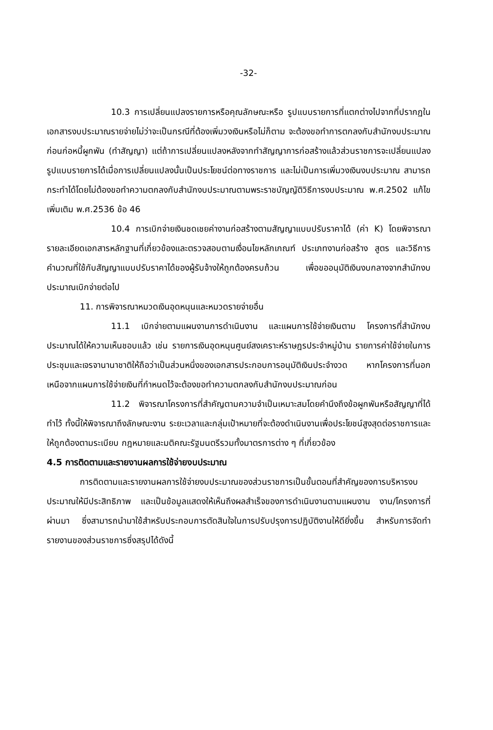-32-
10.3 การเปลี่ยนแปลงรายการหรือคุณลักษณะหรือ รูปแบบรายการที่แตกต่างไปจากที่ปรากฏในเอกสารงบประมาณรายจ่ายไม่ว่าจะเป็นกรณีที่ต้องเพิ่มวงเงินหรือไม่ก็ตาม จะต้องขอทำการตกลงกับสำนักงบประมาณก่อนก่อหนี้ผูกพัน (ทำสัญญา) แต่ถ้าการเปลี่ยนแปลงหลังจากทำสัญญาการก่อสร้างแล้วส่วนราชการจะเปลี่ยนแปลงรูปแบบรายการได้เมื่อการเปลี่ยนแปลงนั้นเป็นประโยชน์ต่อทางราชการ และไม่เป็นการเพิ่มวงเงินงบประมาณ สามารถกระทำได้โดยไม่ต้องขอทำความตกลงกับสำนักงบประมาณตามพระราชบัญญัติวิธีการงบประมาณ พ.ศ.2502 แก้ไขเพิ่มเติม พ.ศ.2536 ข้อ 46
10.4 การเบิกจ่ายเงินชดเชยค่างานก่อสร้างตามสัญญาแบบปรับราคาได้ (ค่า K) โดยพิจารณารายละเอียดเอกสารหลักฐานที่เกี่ยวข้องและตรวจสอบตามเงื่อนไขหลักเกณฑ์ ประเภทงานก่อสร้าง สูตร และวิธีการคำนวณที่ใช้กับสัญญาแบบปรับราคาได้ของผู้รับจ้างให้ถูกต้องครบถ้วน เพื่อขออนุมัติเงินงบกลางจากสำนักงบประมาณเบิกจ่ายต่อไป
11. การพิจารณาหมวดเงินอุดหนุนและหมวดรายจ่ายอื่น
11.1 เบิกจ่ายตามแผนงานการดำเนินงาน และแผนการใช้จ่ายเงินตาม โครงการที่สำนักงบประมาณได้ให้ความเห็นชอบแล้ว เช่น รายการเงินอุดหนุนศูนย์สงเคราะห์ราษฎรประจำหมู่บ้าน รายการค่าใช้จ่ายในการประชุมและเจรจานานาชาติให้ถือว่าเป็นส่วนหนึ่งของเอกสารประกอบการอนุมัติเงินประจำงวด หากโครงการที่นอกเหนือจากแผนการใช้จ่ายเงินที่กำหนดไว้จะต้องขอทำความตกลงกับสำนักงบประมาณก่อน
11.2 พิจารณาโครงการที่สำคัญตามความจำเป็นเหมาะสมโดยคำนึงถึงข้อผูกพันหรือสัญญาที่ได้ทำไว้ ทั้งนี้ให้พิจารณาถึงลักษณะงาน ระยะเวลาและกลุ่มเป้าหมายที่จะต้องดำเนินงานเพื่อประโยชน์สูงสุดต่อราชการและให้ถูกต้องตามระเบียบ กฎหมายและมติคณะรัฐมนตรีรวมทั้งมาตรการต่าง ๆ ที่เกี่ยวข้อง
4.5 การติดตามและรายงานผลการใช้จ่ายงบประมาณ
การติดตามและรายงานผลการใช้จ่ายงบประมาณของส่วนราชการเป็นขั้นตอนที่สำคัญของการบริหารงบประมาณให้มีประสิทธิภาพ และเป็นข้อมูลแสดงให้เห็นถึงผลสำเร็จของการดำเนินงานตามแผนงาน งาน/โครงการที่ผ่านมา ซึ่งสามารถนำมาใช้สำหรับประกอบการตัดสินใจในการปรับปรุงการปฏิบัติงานให้ดียิ่งขึ้น สำหรับการจัดทำรายงานของส่วนราชการซึ่งสรุปได้ดังนี้